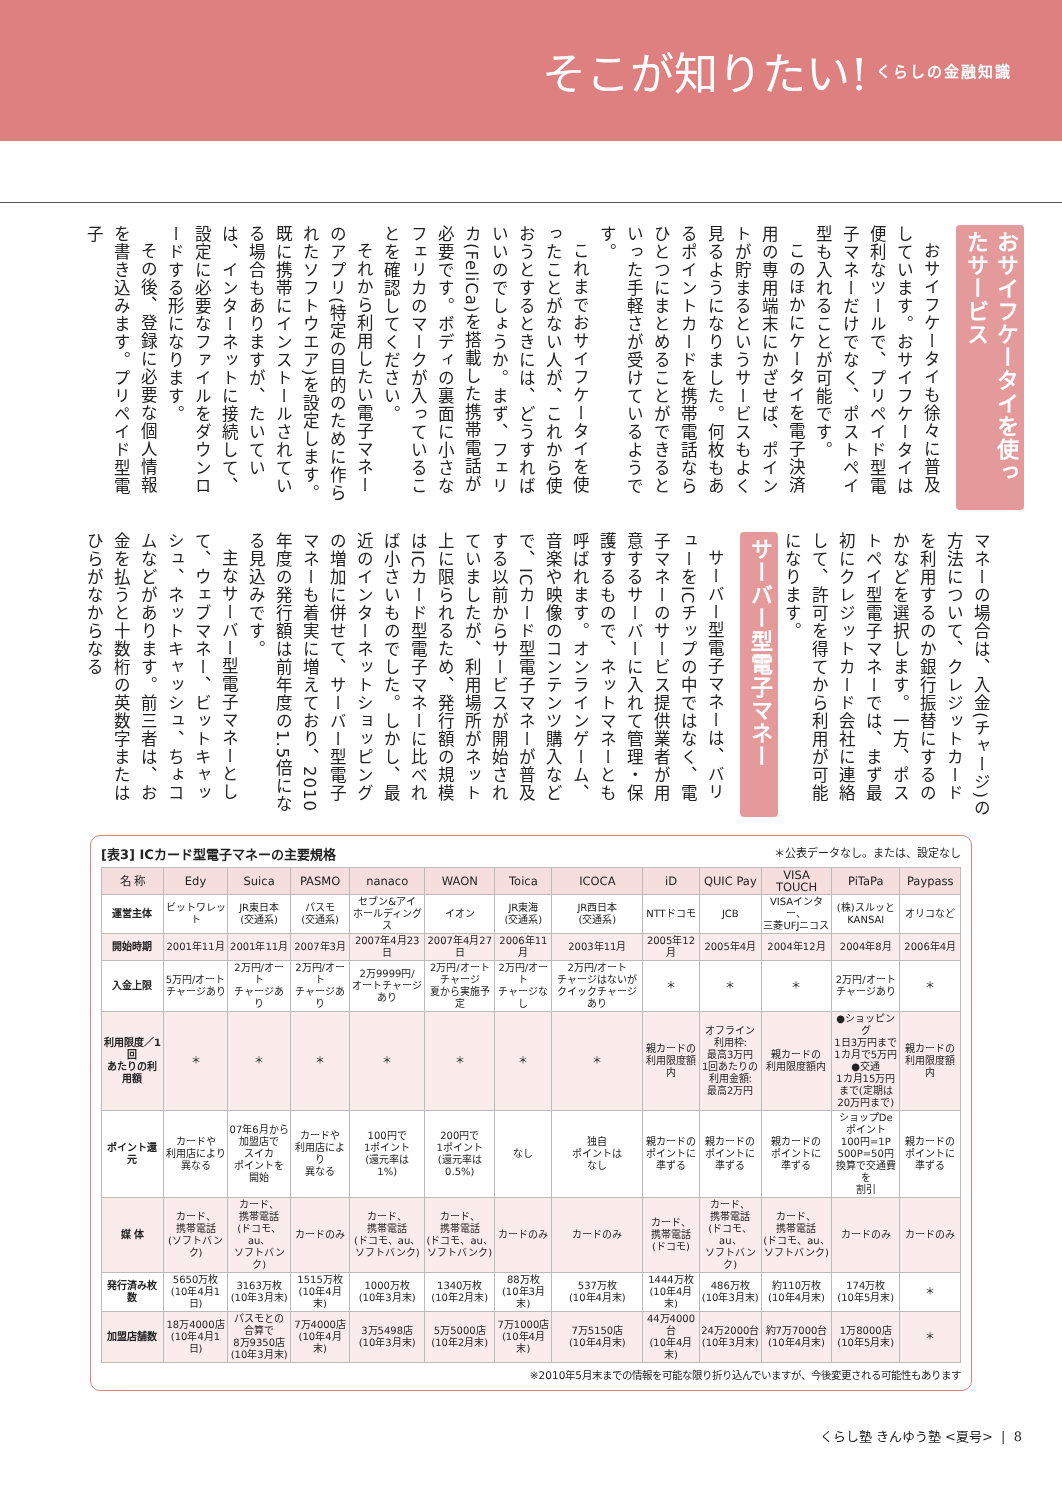そこが知りたい! くらしの金融知識
おサイフケータイを使ったサービス
おサイフケータイも徐々に普及しています。おサイフケータイは便利なツールで、プリペイド型電子マネーだけでなく、ポストペイ型も入れることが可能です。
このほかにケータイを電子決済用の専用端末にかざせば、ポイントが貯まるというサービスもよく見るようになりました。何枚もあるポイントカードを携帯電話ならひとつにまとめることができるといった手軽さが受けているようです。
これまでおサイフケータイを使ったことがない人が、これから使おうとするときには、どうすればいいのでしょうか。まず、フェリカ(FeliCa)を搭載した携帯電話が必要です。ボディの裏面に小さなフェリカのマークが入っていることを確認してください。
それから利用したい電子マネーのアプリ(特定の目的のために作られたソフトウエア)を設定します。既に携帯にインストールされている場合もありますが、たいていは、インターネットに接続して、設定に必要なファイルをダウンロードする形になります。
その後、登録に必要な個人情報を書き込みます。プリペイド型電子
マネーの場合は、入金(チャージ)の方法について、クレジットカードを利用するのか銀行振替にするのかなどを選択します。一方、ポストペイ型電子マネーでは、まず最初にクレジットカード会社に連絡して、許可を得てから利用が可能になります。
サーバー型電子マネー
サーバー型電子マネーは、バリューをICチップの中ではなく、電子マネーのサービス提供業者が用意するサーバーに入れて管理・保護するもので、ネットマネーとも呼ばれます。オンラインゲーム、音楽や映像のコンテンツ購入などで、ICカード型電子マネーが普及する以前からサービスが開始されていましたが、利用場所がネット上に限られるため、発行額の規模はICカード型電子マネーに比べれば小さいものでした。しかし、最近のインターネットショッピングの増加に併せて、サーバー型電子マネーも着実に増えており、2010年度の発行額は前年度の1.5倍になる見込みです。
主なサーバー型電子マネーとして、ウェブマネー、ビットキャッシュ、ネットキャッシュ、ちょコムなどがあります。前三者は、お金を払うと十数桁の英数字またはひらがなからなる
[表3] ICカード型電子マネーの主要規格 ＊公表データなし。または、設定なし
| 名 称 | Edy | Suica | PASMO | nanaco | WAON | Toica | ICOCA | iD | QUIC Pay | VISA TOUCH | PiTaPa | Paypass |
| --- | --- | --- | --- | --- | --- | --- | --- | --- | --- | --- | --- | --- |
| 運営主体 | ビットワレット | JR東日本 (交通系) | パスモ (交通系) | セブン&アイ ホールディングス | イオン | JR東海 (交通系) | JR西日本 (交通系) | NTTドコモ | JCB | VISAインター、 三菱UFJニコス | (株)スルッと KANSAI | オリコなど |
| 開始時期 | 2001年11月 | 2001年11月 | 2007年3月 | 2007年4月23日 | 2007年4月27日 | 2006年11月 | 2003年11月 | 2005年12月 | 2005年4月 | 2004年12月 | 2004年8月 | 2006年4月 |
| 入金上限 | 5万円/オート チャージあり | 2万円/オート チャージあり | 2万円/オート チャージあり | 2万9999円/ オートチャージ あり | 2万円/オート チャージ 夏から実施予定 | 2万円/オート チャージなし | 2万円/オート チャージはないが クイックチャージあり | ＊ | ＊ | ＊ | 2万円/オート チャージあり | ＊ |
| 利用限度／1回 あたりの利用額 | ＊ | ＊ | ＊ | ＊ | ＊ | ＊ | ＊ | 親カードの 利用限度額内 | オフライン 利用枠: 最高3万円 1回あたりの 利用金額: 最高2万円 | 親カードの 利用限度額内 | ●ショッピング 1日3万円まで 1カ月で5万円 ●交通 1カ月15万円 まで(定期は 20万円まで) | 親カードの 利用限度額内 |
| ポイント還元 | カードや 利用店により 異なる | 07年6月から 加盟店で スイカ ポイントを 開始 | カードや 利用店により 異なる | 100円で 1ポイント (還元率は 1%) | 200円で 1ポイント (還元率は 0.5%) | なし | 独自 ポイントは なし | 親カードの ポイントに 準ずる | 親カードの ポイントに 準ずる | 親カードの ポイントに 準ずる | ショップDe ポイント 100円=1P 500P=50円 換算で交通費を 割引 | 親カードの ポイントに 準ずる |
| 媒 体 | カード、 携帯電話 (ソフトバンク) | カード、 携帯電話 (ドコモ、au、 ソフトバンク) | カードのみ | カード、 携帯電話 (ドコモ、au、 ソフトバンク) | カード、 携帯電話 (ドコモ、au、 ソフトバンク) | カードのみ | カードのみ | カード、 携帯電話 (ドコモ) | カード、 携帯電話 (ドコモ、au、 ソフトバンク) | カード、 携帯電話 (ドコモ、au、 ソフトバンク) | カードのみ | カードのみ |
| 発行済み枚数 | 5650万枚 (10年4月1日) | 3163万枚 (10年3月末) | 1515万枚 (10年4月末) | 1000万枚 (10年3月末) | 1340万枚 (10年2月末) | 88万枚 (10年3月末) | 537万枚 (10年4月末) | 1444万枚 (10年4月末) | 486万枚 (10年3月末) | 約110万枚 (10年4月末) | 174万枚 (10年5月末) | ＊ |
| 加盟店舗数 | 18万4000店 (10年4月1日) | パスモとの 合算で 8万9350店 (10年3月末) | 7万4000店 (10年4月末) | 3万5498店 (10年3月末) | 5万5000店 (10年2月末) | 7万1000店 (10年4月末) | 7万5150店 (10年4月末) | 44万4000台 (10年4月末) | 24万2000台 (10年3月末) | 約7万7000台 (10年4月末) | 1万8000店 (10年5月末) | ＊ |
※2010年5月末までの情報を可能な限り折り込んでいますが、今後変更される可能性もあります
くらし塾 きんゆう塾 <夏号> | 8